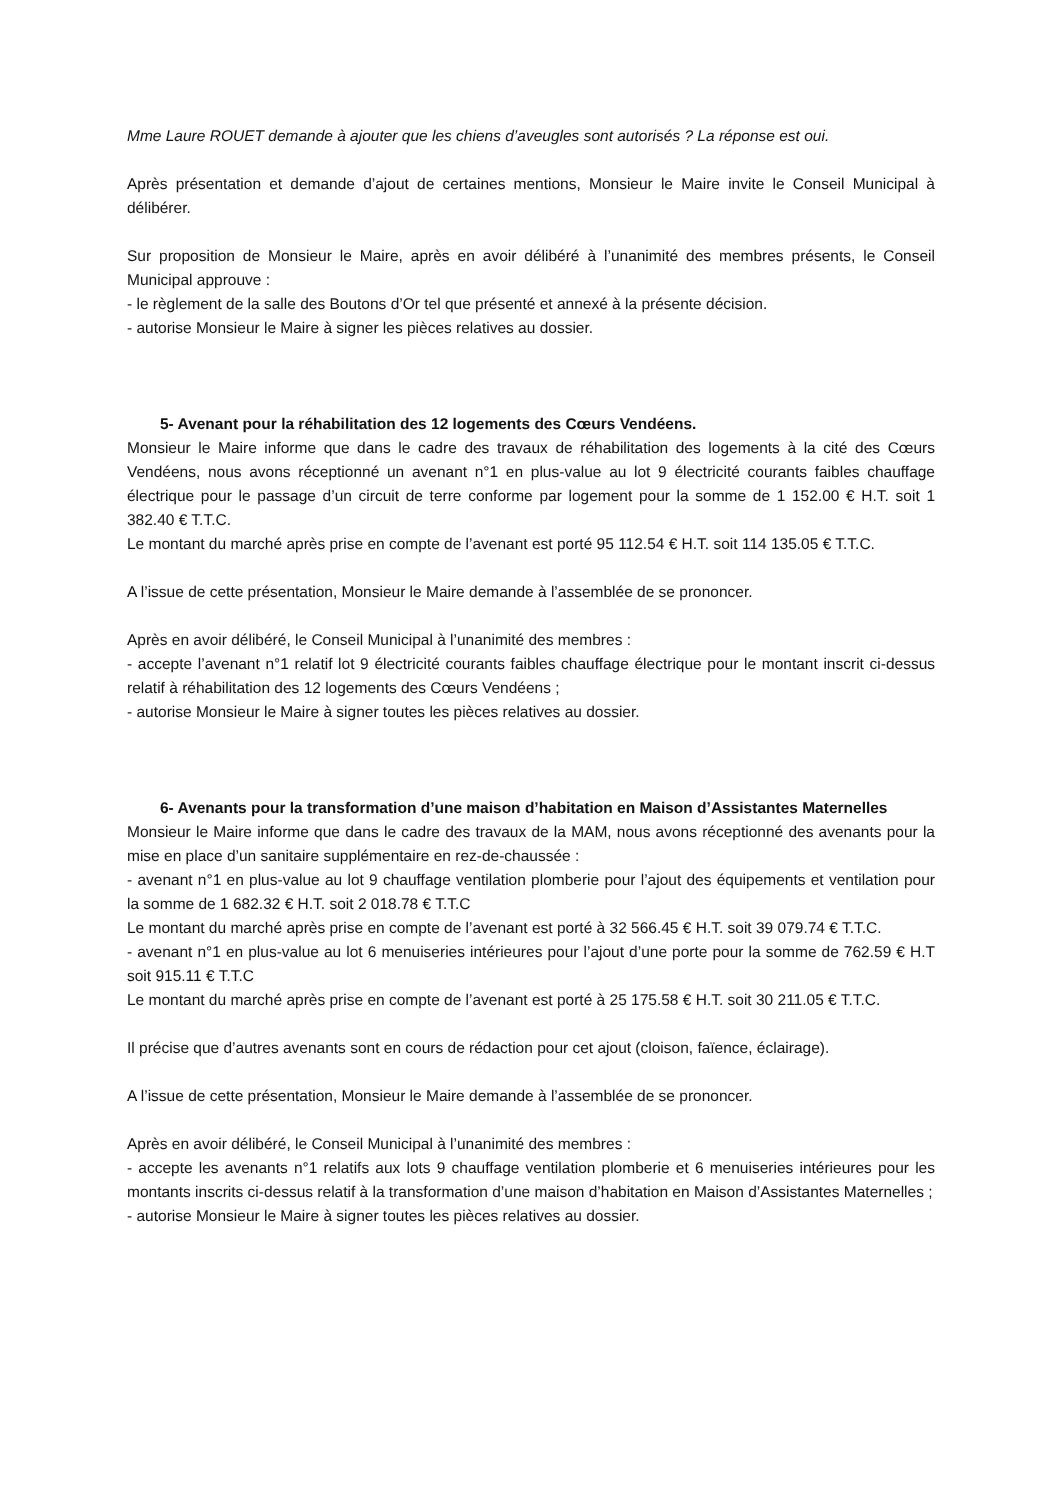Mme Laure ROUET demande à ajouter que les chiens d’aveugles sont autorisés ? La réponse est oui.
Après présentation et demande d’ajout de certaines mentions, Monsieur le Maire invite le Conseil Municipal à délibérer.
Sur proposition de Monsieur le Maire, après en avoir délibéré à l’unanimité des membres présents, le Conseil Municipal approuve :
- le règlement de la salle des Boutons d’Or tel que présenté et annexé à la présente décision.
- autorise Monsieur le Maire à signer les pièces relatives au dossier.
5- Avenant pour la réhabilitation des 12 logements des Cœurs Vendéens.
Monsieur le Maire informe que dans le cadre des travaux de réhabilitation des logements à la cité des Cœurs Vendéens, nous avons réceptionné un avenant n°1 en plus-value au lot 9 électricité courants faibles chauffage électrique pour le passage d’un circuit de terre conforme par logement pour la somme de 1 152.00 € H.T. soit 1 382.40 € T.T.C.
Le montant du marché après prise en compte de l’avenant est porté 95 112.54 € H.T. soit 114 135.05 € T.T.C.
A l’issue de cette présentation, Monsieur le Maire demande à l’assemblée de se prononcer.
Après en avoir délibéré, le Conseil Municipal à l’unanimité des membres :
- accepte l’avenant n°1 relatif lot 9 électricité courants faibles chauffage électrique pour le montant inscrit ci-dessus relatif à réhabilitation des 12 logements des Cœurs Vendéens ;
- autorise Monsieur le Maire à signer toutes les pièces relatives au dossier.
6- Avenants pour la transformation d’une maison d’habitation en Maison d’Assistantes Maternelles
Monsieur le Maire informe que dans le cadre des travaux de la MAM, nous avons réceptionné des avenants pour la mise en place d’un sanitaire supplémentaire en rez-de-chaussée :
- avenant n°1 en plus-value au lot 9 chauffage ventilation plomberie pour l’ajout des équipements et ventilation pour la somme de 1 682.32 € H.T. soit 2 018.78 € T.T.C
Le montant du marché après prise en compte de l’avenant est porté à 32 566.45 € H.T. soit 39 079.74 € T.T.C.
- avenant n°1 en plus-value au lot 6 menuiseries intérieures pour l’ajout d’une porte pour la somme de 762.59 € H.T soit 915.11 € T.T.C
Le montant du marché après prise en compte de l’avenant est porté à 25 175.58 € H.T. soit 30 211.05 € T.T.C.
Il précise que d’autres avenants sont en cours de rédaction pour cet ajout (cloison, faïence, éclairage).
A l’issue de cette présentation, Monsieur le Maire demande à l’assemblée de se prononcer.
Après en avoir délibéré, le Conseil Municipal à l’unanimité des membres :
- accepte les avenants n°1 relatifs aux lots 9 chauffage ventilation plomberie et 6 menuiseries intérieures pour les montants inscrits ci-dessus relatif à la transformation d’une maison d’habitation en Maison d’Assistantes Maternelles ;
- autorise Monsieur le Maire à signer toutes les pièces relatives au dossier.